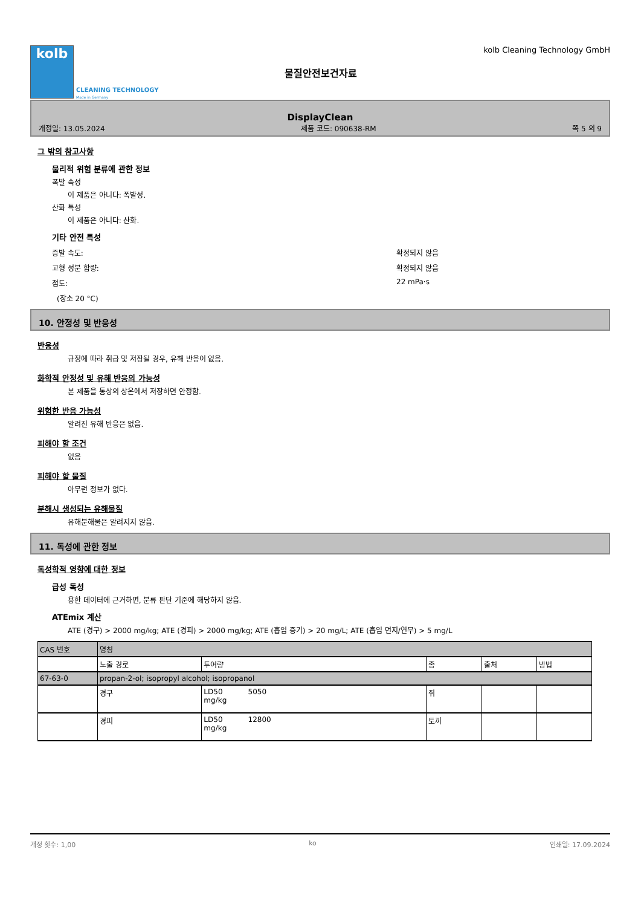kolb
CLEANING TECHNOLOGY
Made in Germany
물질안전보건자료
kolb Cleaning Technology GmbH
DisplayClean
개정일: 13.05.2024 제품 코드: 090638-RM 쪽 5 의 9
그 밖의 참고사항
물리적 위험 분류에 관한 정보
폭발 속성
이 제품은 아니다: 폭발성.
산화 특성
이 제품은 아니다: 산화.
기타 안전 특성
증발 속도: 확정되지 않음
고형 성분 함량: 확정되지 않음
점도: 22 mPa·s
(장소 20 °C)
10. 안정성 및 반응성
반응성
규정에 따라 취급 및 저장될 경우, 유해 반응이 없음.
화학적 안정성 및 유해 반응의 가능성
본 제품을 통상의 상온에서 저장하면 안정함.
위험한 반응 가능성
알려진 유해 반응은 없음.
피해야 할 조건
없음
피해야 할 물질
아무런 정보가 없다.
분해시 생성되는 유해물질
유해분해물은 알려지지 않음.
11. 독성에 관한 정보
독성학적 영향에 대한 정보
급성 독성
용한 데이터에 근거하면, 분류 판단 기준에 해당하지 않음.
ATEmix 계산
ATE (경구) > 2000 mg/kg; ATE (경피) > 2000 mg/kg; ATE (흡입 증기) > 20 mg/L; ATE (흡입 먼지/연무) > 5 mg/L
| CAS 번호 | 명칭 | | | | |
| | 노출 경로 | 투여량 | 종 | 출처 | 방법 |
| 67-63-0 | propan-2-ol; isopropyl alcohol; isopropanol | | | | |
| | 경구 | LD50 5050 mg/kg | 쥐 | | |
| | 경피 | LD50 12800 mg/kg | 토끼 | | |
개정 횟수: 1,00 ko 인쇄일: 17.09.2024